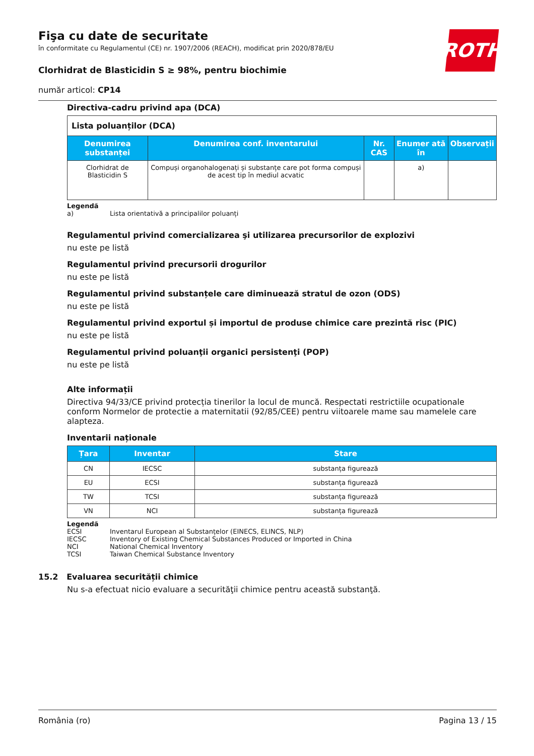Fişa cu date de securitate
în conformitate cu Regulamentul (CE) nr. 1907/2006 (REACH), modificat prin 2020/878/EU
Clorhidrat de Blasticidin S ≥ 98%, pentru biochimie
număr articol: CP14
ROTH
Directiva-cadru privind apa (DCA)
| Lista poluanților (DCA) | | | | |
| Denumirea substanței | Denumirea conf. inventarului | Nr. CAS | Enumer ată în | Observații |
| Clorhidrat de Blasticidin S | Compuși organohalogenați și substanțe care pot forma compuși de acest tip în mediul acvatic | | a) | |
Legendă
a) Lista orientativă a principalilor poluanți
Regulamentul privind comercializarea şi utilizarea precursorilor de explozivi
nu este pe listă
Regulamentul privind precursorii drogurilor
nu este pe listă
Regulamentul privind substanțele care diminuează stratul de ozon (ODS)
nu este pe listă
Regulamentul privind exportul și importul de produse chimice care prezintă risc (PIC)
nu este pe listă
Regulamentul privind poluanţii organici persistenţi (POP)
nu este pe listă
Alte informații
Directiva 94/33/CE privind protecția tinerilor la locul de muncă. Respectati restrictiile ocupationale conform Normelor de protectie a maternitatii (92/85/CEE) pentru viitoarele mame sau mamelele care alapteza.
Inventarii naționale
| Țara | Inventar | Stare |
| --- | --- | --- |
| CN | IECSC | substanța figurează |
| EU | ECSI | substanța figurează |
| TW | TCSI | substanța figurează |
| VN | NCI | substanța figurează |
Legendă
ECSI Inventarul European al Substanțelor (EINECS, ELINCS, NLP)
IECSC Inventory of Existing Chemical Substances Produced or Imported in China
NCI National Chemical Inventory
TCSI Taiwan Chemical Substance Inventory
15.2 Evaluarea securității chimice
Nu s-a efectuat nicio evaluare a securităţii chimice pentru această substanţă.
România (ro) Pagina 13 / 15